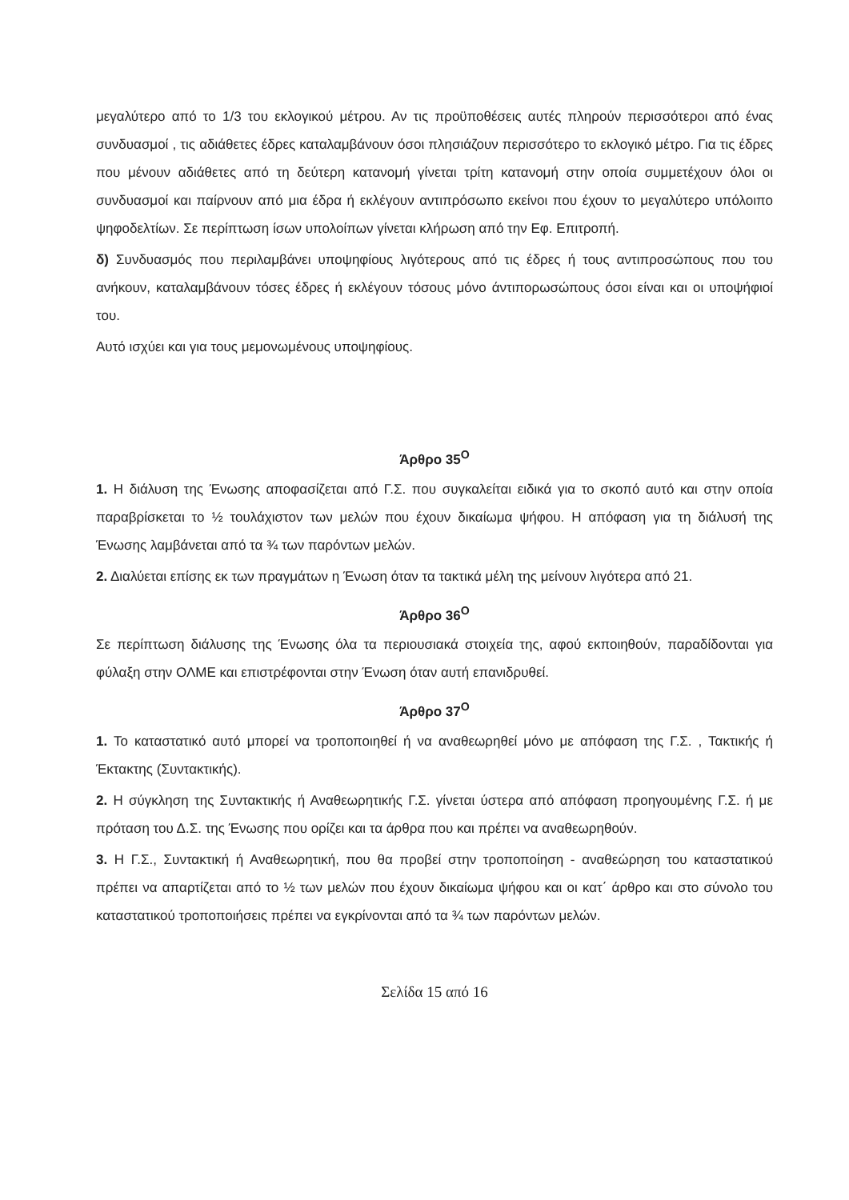μεγαλύτερο από το 1/3 του εκλογικού μέτρου. Αν τις προϋποθέσεις αυτές πληρούν περισσότεροι από ένας συνδυασμοί , τις αδιάθετες έδρες καταλαμβάνουν όσοι πλησιάζουν περισσότερο το εκλογικό μέτρο. Για τις έδρες που μένουν αδιάθετες από τη δεύτερη κατανομή γίνεται τρίτη κατανομή στην οποία συμμετέχουν όλοι οι συνδυασμοί και παίρνουν από μια έδρα ή εκλέγουν αντιπρόσωπο εκείνοι που έχουν το μεγαλύτερο υπόλοιπο ψηφοδελτίων. Σε περίπτωση ίσων υπολοίπων γίνεται κλήρωση από την Εφ. Επιτροπή.
δ) Συνδυασμός που περιλαμβάνει υποψηφίους λιγότερους από τις έδρες ή τους αντιπροσώπους που του ανήκουν, καταλαμβάνουν τόσες έδρες ή εκλέγουν τόσους μόνο άντιπορωσώπους όσοι είναι και οι υποψήφιοί του.
Αυτό ισχύει και για τους μεμονωμένους υποψηφίους.
Άρθρο 35<sup>Ο</sup>
1. Η διάλυση της Ένωσης αποφασίζεται από Γ.Σ. που συγκαλείται ειδικά για το σκοπό αυτό και στην οποία παραβρίσκεται το ½ τουλάχιστον των μελών που έχουν δικαίωμα ψήφου. Η απόφαση για τη διάλυσή της Ένωσης λαμβάνεται από τα ¾ των παρόντων μελών.
2. Διαλύεται επίσης εκ των πραγμάτων η Ένωση όταν τα τακτικά μέλη της μείνουν λιγότερα από 21.
Άρθρο 36<sup>Ο</sup>
Σε περίπτωση διάλυσης της Ένωσης όλα τα περιουσιακά στοιχεία της, αφού εκποιηθούν, παραδίδονται για φύλαξη στην ΟΛΜΕ και επιστρέφονται στην Ένωση όταν αυτή επανιδρυθεί.
Άρθρο 37<sup>Ο</sup>
1. Το καταστατικό αυτό μπορεί να τροποποιηθεί ή να αναθεωρηθεί μόνο με απόφαση της Γ.Σ. , Τακτικής ή Έκτακτης (Συντακτικής).
2. Η σύγκληση της Συντακτικής ή Αναθεωρητικής Γ.Σ. γίνεται ύστερα από απόφαση προηγουμένης Γ.Σ. ή με πρόταση του Δ.Σ. της Ένωσης που ορίζει και τα άρθρα που και πρέπει να αναθεωρηθούν.
3. Η Γ.Σ., Συντακτική ή Αναθεωρητική, που θα προβεί στην τροποποίηση - αναθεώρηση του καταστατικού πρέπει να απαρτίζεται από το ½ των μελών που έχουν δικαίωμα ψήφου και οι κατ΄ άρθρο και στο σύνολο του καταστατικού τροποποιήσεις πρέπει να εγκρίνονται από τα ¾ των παρόντων μελών.
Σελίδα 15 από 16